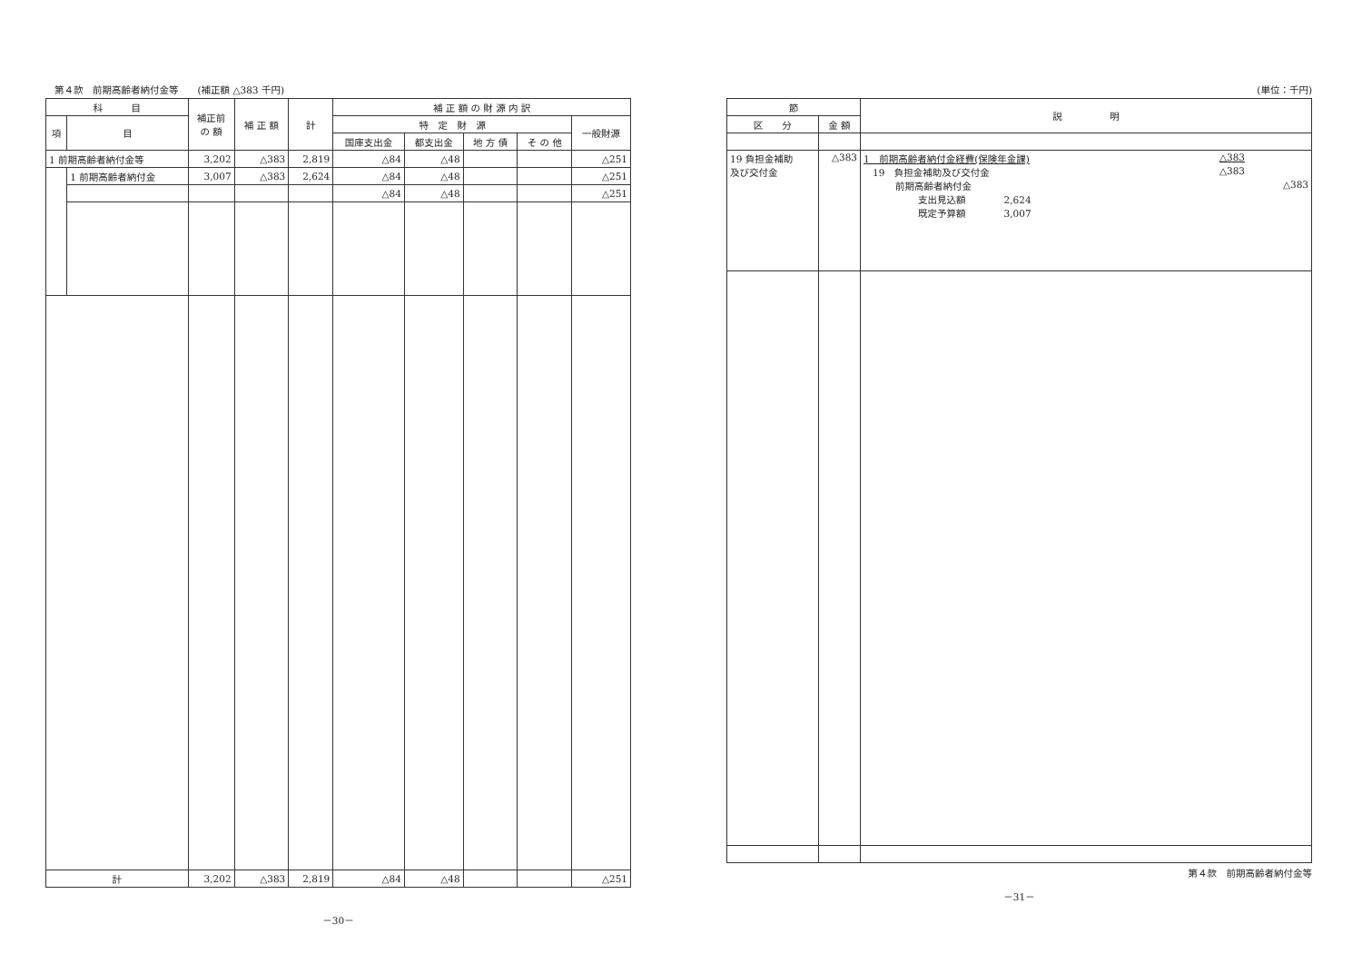第４款　前期高齢者納付金等　　(補正額 △383 千円)
| 科 目 | | 補正前 の 額 | 補 正 額 | 計 | 補 正 額 の 財 源 内 訳 | | | | |
| --- | --- | --- | --- | --- | --- | --- | --- | --- | --- |
| 項 | 目 | | | | 特 定 財 源 | | | | 一般財源 |
| | | | | | 国庫支出金 | 都支出金 | 地 方 債 | そ の 他 | |
| 1 前期高齢者納付金等 | | 3,202 | △383 | 2,819 | △84 | △48 | | | △251 |
| | 1 前期高齢者納付金 | 3,007 | △383 | 2,624 | △84 | △48 | | | △251 |
| | | | | | △84 | △48 | | | △251 |
| 計 | | 3,202 | △383 | 2,819 | △84 | △48 | | | △251 |
－30－
(単位：千円)
| 節 | | 説 明 |
| --- | --- | --- |
| 区 分 | 金 額 | |
| 19 負担金補助 及び交付金 | △383 | 1 前期高齢者納付金経費(保険年金課) △383 19 負担金補助及び交付金 △383 前期高齢者納付金 △383 支出見込額 2,624 既定予算額 3,007 |
第４款　前期高齢者納付金等
－31－